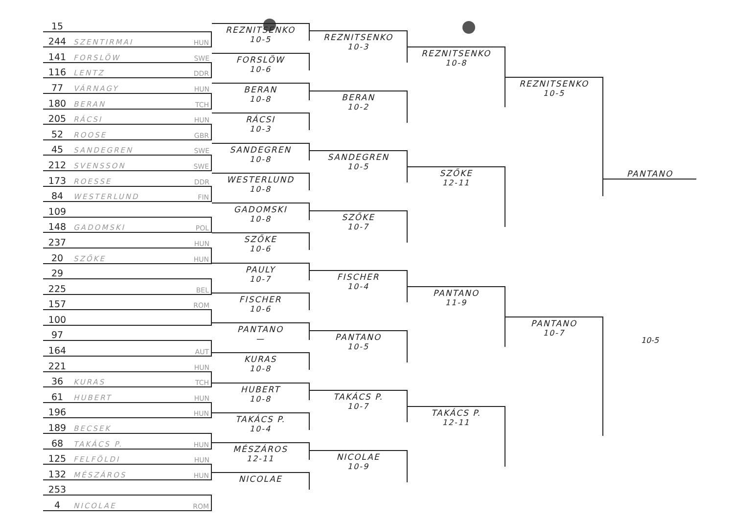| 15 | | |
| 244 | SZENTIRMAI | HUN |
| 141 | FORSLÖW | SWE |
| 116 | LENTZ | DDR |
| 77 | VÁRNAGY | HUN |
| 180 | BERAN | TCH |
| 205 | RÁCSI | HUN |
| 52 | ROOSE | GBR |
| 45 | SANDEGREN | SWE |
| 212 | SVENSSON | SWE |
| 173 | ROESSE | DDR |
| 84 | WESTERLUND | FIN |
| 109 | | |
| 148 | GADOMSKI | POL |
| 237 | | HUN |
| 20 | SZŐKE | HUN |
| 29 | | |
| 225 | | BEL |
| 157 | | ROM |
| 100 | | |
| 97 | | |
| 164 | | AUT |
| 221 | | HUN |
| 36 | KURAS | TCH |
| 61 | HUBERT | HUN |
| 196 | | HUN |
| 189 | BECSEK | |
| 68 | TAKÁCS P. | HUN |
| 125 | FELFÖLDI | HUN |
| 132 | MÉSZÁROS | HUN |
| 253 | | |
| 4 | NICOLAE | ROM |
REZNITSENKO
10-5
FORSLÖW
10-6
BERAN
10-8
RÁCSI
10-3
SANDEGREN
10-8
WESTERLUND
10-8
GADOMSKI
10-8
SZŐKE
10-6
PAULY
10-7
FISCHER
10-6
PANTANO
—
KURAS
10-8
HUBERT
10-8
TAKÁCS P.
10-4
MÉSZÁROS
12-11
NICOLAE
REZNITSENKO
10-3
BERAN
10-2
SANDEGREN
10-5
SZŐKE
10-7
FISCHER
10-4
PANTANO
10-5
TAKÁCS P.
10-7
NICOLAE
10-9
REZNITSENKO
10-8
SZŐKE
12-11
PANTANO
11-9
TAKÁCS P.
12-11
REZNITSENKO
10-5
PANTANO
10-7
PANTANO
10-5